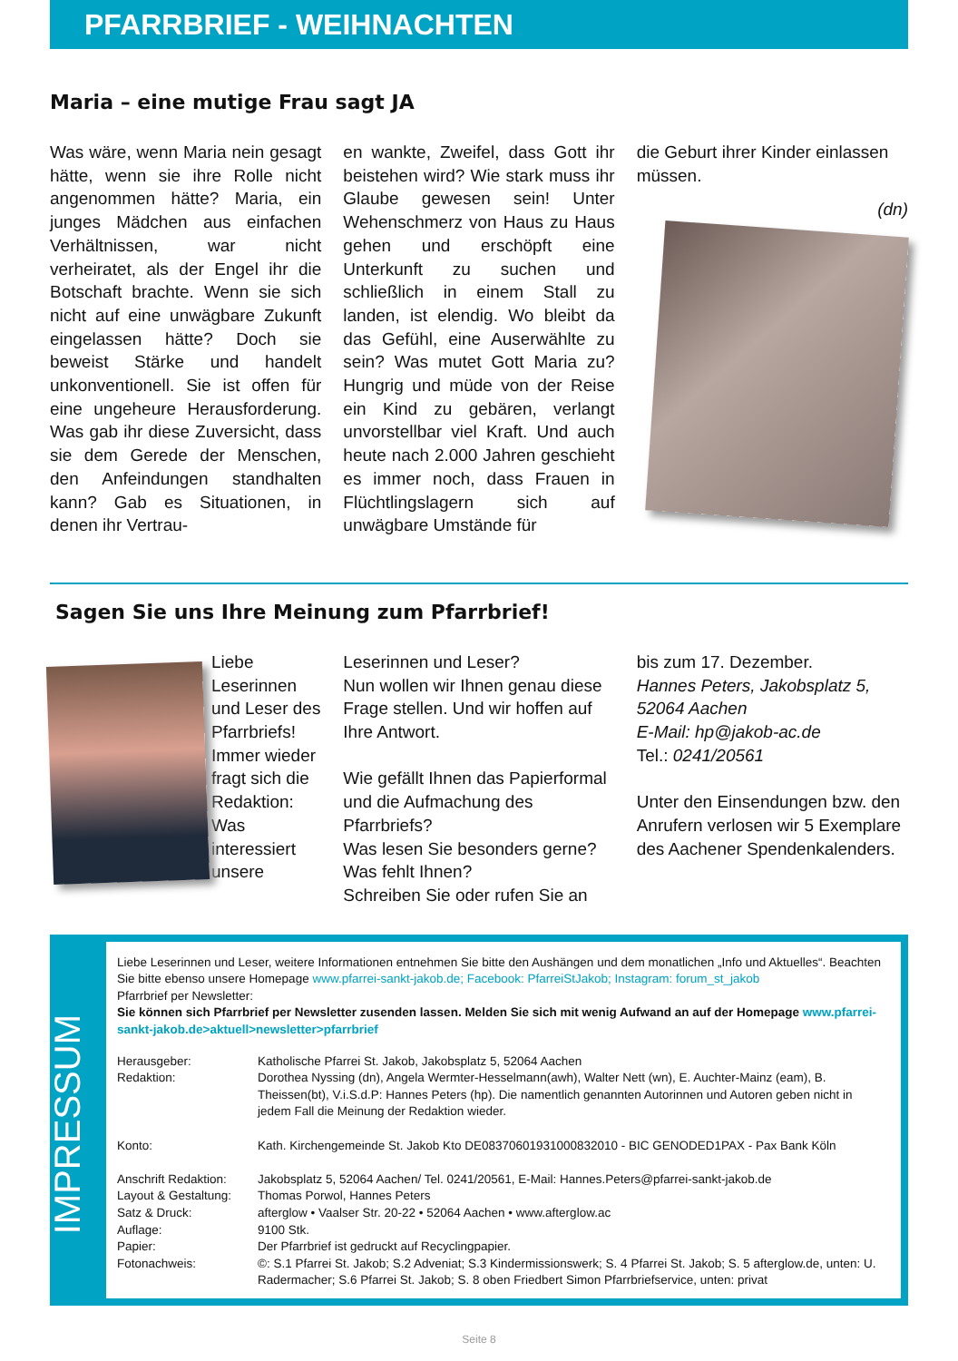PFARRBRIEF - WEIHNACHTEN
Maria – eine mutige Frau sagt JA
Was wäre, wenn Maria nein gesagt hätte, wenn sie ihre Rolle nicht angenommen hätte? Maria, ein junges Mädchen aus einfachen Verhältnissen, war nicht verheiratet, als der Engel ihr die Botschaft brachte. Wenn sie sich nicht auf eine unwägbare Zukunft eingelassen hätte? Doch sie beweist Stärke und handelt unkonventionell. Sie ist offen für eine ungeheure Herausforderung. Was gab ihr diese Zuversicht, dass sie dem Gerede der Menschen, den Anfeindungen standhalten kann? Gab es Situationen, in denen ihr Vertrau-
en wankte, Zweifel, dass Gott ihr beistehen wird? Wie stark muss ihr Glaube gewesen sein! Unter Wehenschmerz von Haus zu Haus gehen und erschöpft eine Unterkunft zu suchen und schließlich in einem Stall zu landen, ist elendig. Wo bleibt da das Gefühl, eine Auserwählte zu sein? Was mutet Gott Maria zu? Hungrig und müde von der Reise ein Kind zu gebären, verlangt unvorstellbar viel Kraft. Und auch heute nach 2.000 Jahren geschieht es immer noch, dass Frauen in Flüchtlingslagern sich auf unwägbare Umstände für
die Geburt ihrer Kinder einlassen müssen.
(dn)
Sagen Sie uns Ihre Meinung zum Pfarrbrief!
Liebe Leserinnen und Leser des Pfarrbriefs! Immer wieder fragt sich die Redaktion: Was interessiert unsere
Leserinnen und Leser?
Nun wollen wir Ihnen genau diese Frage stellen. Und wir hoffen auf Ihre Antwort.
Wie gefällt Ihnen das Papierformal und die Aufmachung des Pfarrbriefs?
Was lesen Sie besonders gerne?
Was fehlt Ihnen?
Schreiben Sie oder rufen Sie an
bis zum 17. Dezember.
Hannes Peters, Jakobsplatz 5, 52064 Aachen
E-Mail: hp@jakob-ac.de
Tel.: 0241/20561
Unter den Einsendungen bzw. den Anrufern verlosen wir 5 Exemplare des Aachener Spendenkalenders.
IMPRESSUM
Liebe Leserinnen und Leser, weitere Informationen entnehmen Sie bitte den Aushängen und dem monatlichen „Info und Aktuelles“. Beachten Sie bitte ebenso unsere Homepage www.pfarrei-sankt-jakob.de; Facebook: PfarreiStJakob; Instagram: forum_st_jakob
Pfarrbrief per Newsletter:
Sie können sich Pfarrbrief per Newsletter zusenden lassen. Melden Sie sich mit wenig Aufwand an auf der Homepage www.pfarrei-sankt-jakob.de>aktuell>newsletter>pfarrbrief
| Herausgeber: | Katholische Pfarrei St. Jakob, Jakobsplatz 5, 52064 Aachen |
| Redaktion: | Dorothea Nyssing (dn), Angela Wermter-Hesselmann(awh), Walter Nett (wn), E. Auchter-Mainz (eam), B. Theissen(bt), V.i.S.d.P: Hannes Peters (hp). Die namentlich genannten Autorinnen und Autoren geben nicht in jedem Fall die Meinung der Redaktion wieder. |
| Konto: | Kath. Kirchengemeinde St. Jakob Kto DE08370601931000832010 - BIC GENODED1PAX - Pax Bank Köln |
| Anschrift Redaktion: | Jakobsplatz 5, 52064 Aachen/ Tel. 0241/20561, E-Mail: Hannes.Peters@pfarrei-sankt-jakob.de |
| Layout & Gestaltung: | Thomas Porwol, Hannes Peters |
| Satz & Druck: | afterglow • Vaalser Str. 20-22 • 52064 Aachen • www.afterglow.ac |
| Auflage: | 9100 Stk. |
| Papier: | Der Pfarrbrief ist gedruckt auf Recyclingpapier. |
| Fotonachweis: | ©: S.1 Pfarrei St. Jakob; S.2 Adveniat; S.3 Kindermissionswerk; S. 4 Pfarrei St. Jakob; S. 5 afterglow.de, unten: U. Radermacher; S.6 Pfarrei St. Jakob; S. 8 oben Friedbert Simon Pfarrbriefservice, unten: privat |
Seite 8